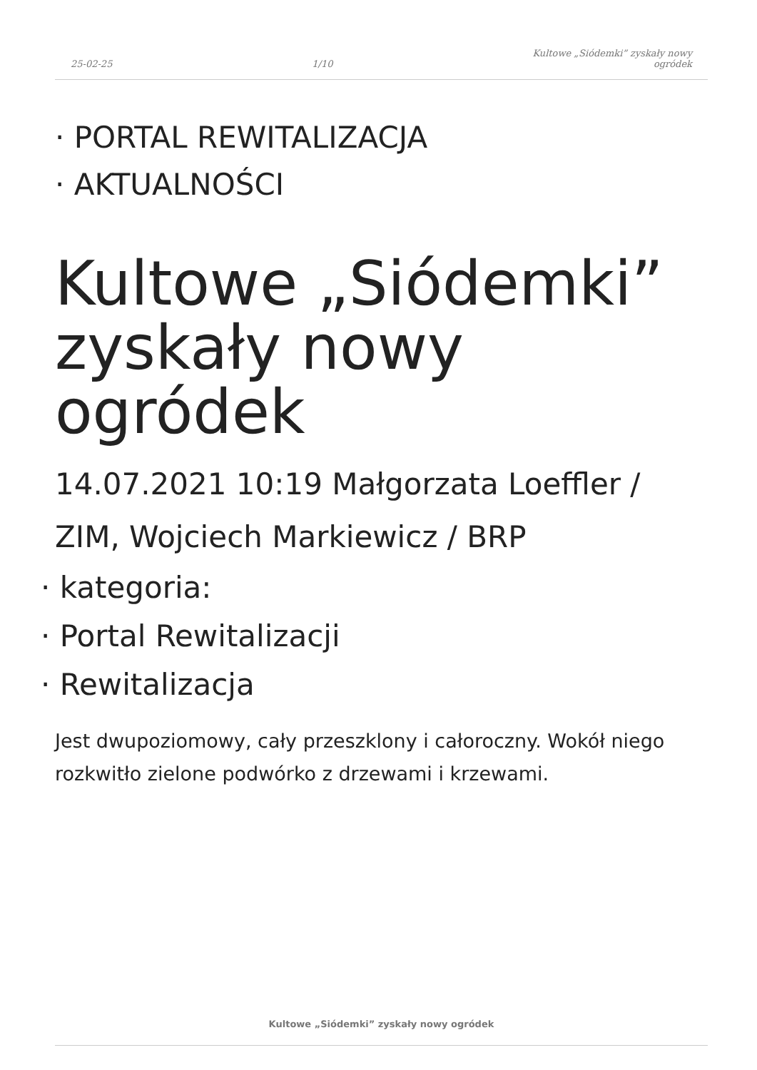25-02-25
1/10
Kultowe „Siódemki” zyskały nowy
ogródek
· PORTAL REWITALIZACJA
· AKTUALNOŚCI
Kultowe „Siódemki” zyskały nowy ogródek
14.07.2021 10:19 Małgorzata Loeffler / ZIM, Wojciech Markiewicz / BRP
· kategoria:
· Portal Rewitalizacji
· Rewitalizacja
Jest dwupoziomowy, cały przeszklony i całoroczny. Wokół niego rozkwitło zielone podwórko z drzewami i krzewami.
Kultowe „Siódemki” zyskały nowy ogródek